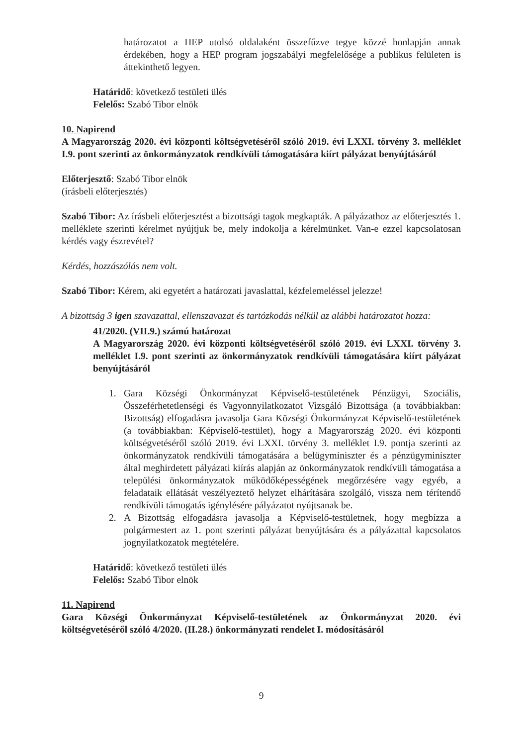határozatot a HEP utolsó oldalaként összefűzve tegye közzé honlapján annak érdekében, hogy a HEP program jogszabályi megfelelősége a publikus felületen is áttekinthető legyen.
Határidő: következő testületi ülés
Felelős: Szabó Tibor elnök
10. Napirend
A Magyarország 2020. évi központi költségvetéséről szóló 2019. évi LXXI. törvény 3. melléklet I.9. pont szerinti az önkormányzatok rendkívüli támogatására kiírt pályázat benyújtásáról
Előterjesztő: Szabó Tibor elnök
(írásbeli előterjesztés)
Szabó Tibor: Az írásbeli előterjesztést a bizottsági tagok megkapták. A pályázathoz az előterjesztés 1. melléklete szerinti kérelmet nyújtjuk be, mely indokolja a kérelmünket. Van-e ezzel kapcsolatosan kérdés vagy észrevétel?
Kérdés, hozzászólás nem volt.
Szabó Tibor: Kérem, aki egyetért a határozati javaslattal, kézfelemeléssel jelezze!
A bizottság 3 igen szavazattal, ellenszavazat és tartózkodás nélkül az alábbi határozatot hozza:
41/2020. (VII.9.) számú határozat
A Magyarország 2020. évi központi költségvetéséről szóló 2019. évi LXXI. törvény 3. melléklet I.9. pont szerinti az önkormányzatok rendkívüli támogatására kiírt pályázat benyújtásáról
1. Gara Községi Önkormányzat Képviselő-testületének Pénzügyi, Szociális, Összeférhetetlenségi és Vagyonnyilatkozatot Vizsgáló Bizottsága (a továbbiakban: Bizottság) elfogadásra javasolja Gara Községi Önkormányzat Képviselő-testületének (a továbbiakban: Képviselő-testület), hogy a Magyarország 2020. évi központi költségvetéséről szóló 2019. évi LXXI. törvény 3. melléklet I.9. pontja szerinti az önkormányzatok rendkívüli támogatására a belügyminiszter és a pénzügyminiszter által meghirdetett pályázati kiírás alapján az önkormányzatok rendkívüli támogatása a települési önkormányzatok működőképességének megőrzésére vagy egyéb, a feladataik ellátását veszélyeztető helyzet elhárítására szolgáló, vissza nem térítendő rendkívüli támogatás igénylésére pályázatot nyújtsanak be.
2. A Bizottság elfogadásra javasolja a Képviselő-testületnek, hogy megbízza a polgármestert az 1. pont szerinti pályázat benyújtására és a pályázattal kapcsolatos jognyilatkozatok megtételére.
Határidő: következő testületi ülés
Felelős: Szabó Tibor elnök
11. Napirend
Gara Községi Önkormányzat Képviselő-testületének az Önkormányzat 2020. évi költségvetéséről szóló 4/2020. (II.28.) önkormányzati rendelet I. módosításáról
9